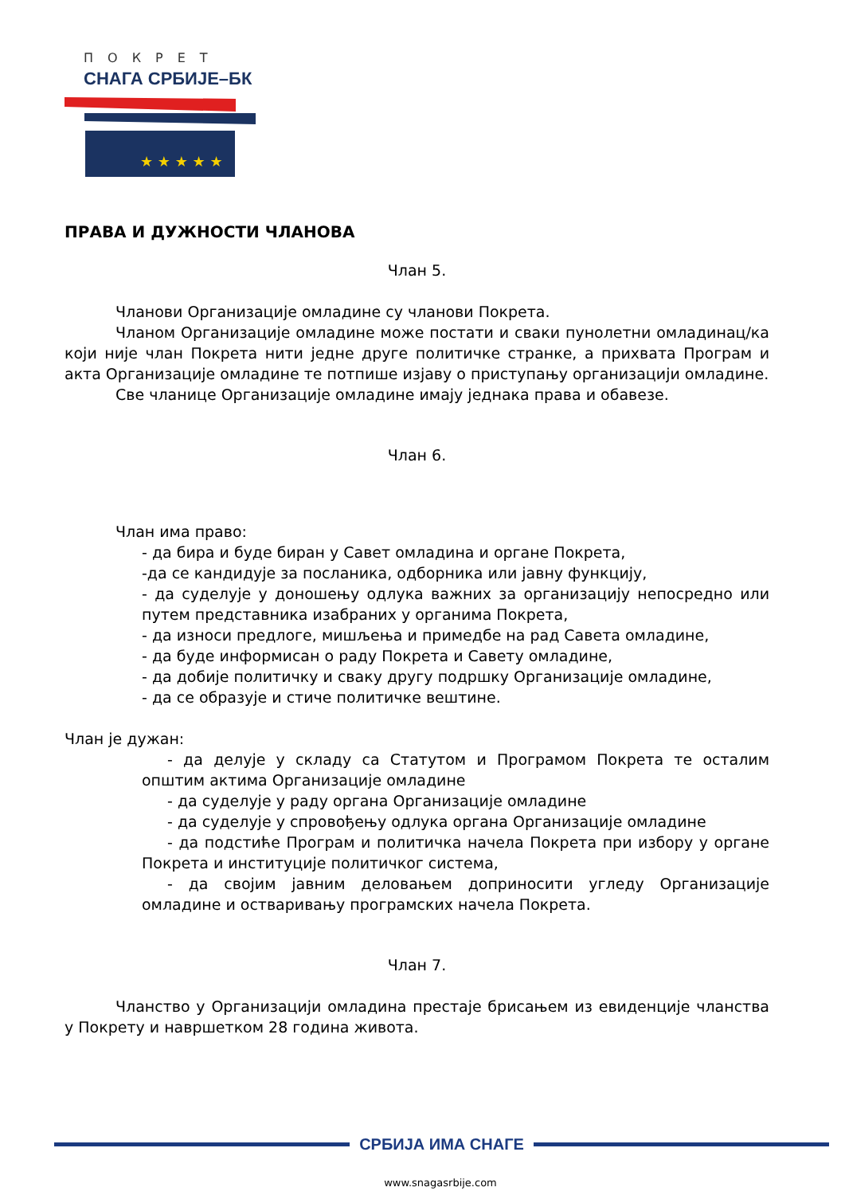ПОКРЕТ
СНАГА СРБИЈЕ–БК
★ ★ ★ ★ ★
ПРАВА И ДУЖНОСТИ ЧЛАНОВА
Члан 5.
Чланови Организације омладине су чланови Покрета.
Чланом Организације омладине може постати и сваки пунолетни омладинац/ка који није члан Покрета нити једне друге политичке странке, а прихвата Програм и акта Организације омладине те потпише изјаву о приступању организацији омладине.
Све чланице Организације омладине имају једнака права и обавезе.
Члан 6.
Члан има право:
- да бира и буде биран у Савет омладина и органе Покрета,
-да се кандидује за посланика, одборника или јавну функцију,
- да суделује у доношењу одлука важних за организацију непосредно или путем представника изабраних у органима Покрета,
- да износи предлоге, мишљења и примедбе на рад Савета омладине,
- да буде информисан о раду Покрета и Савету омладине,
- да добије политичку и сваку другу подршку Организације омладине,
- да се образује и стиче политичке вештине.
Члан је дужан:
- да делује у складу са Статутом и Програмом Покрета те осталим општим актима Организације омладине
- да суделује у раду органа Организације омладине
- да суделује у спровођењу одлука органа Организације омладине
- да подстиће Програм и политичка начела Покрета при избору у органе Покрета и институције политичког система,
- да својим јавним деловањем доприносити угледу Организације омладине и остваривању програмских начела Покрета.
Члан 7.
Чланство у Организацији омладина престаје брисањем из евиденције чланства у Покрету и навршетком 28 година живота.
СРБИЈА ИМА СНАГЕ
www.snagasrbije.com